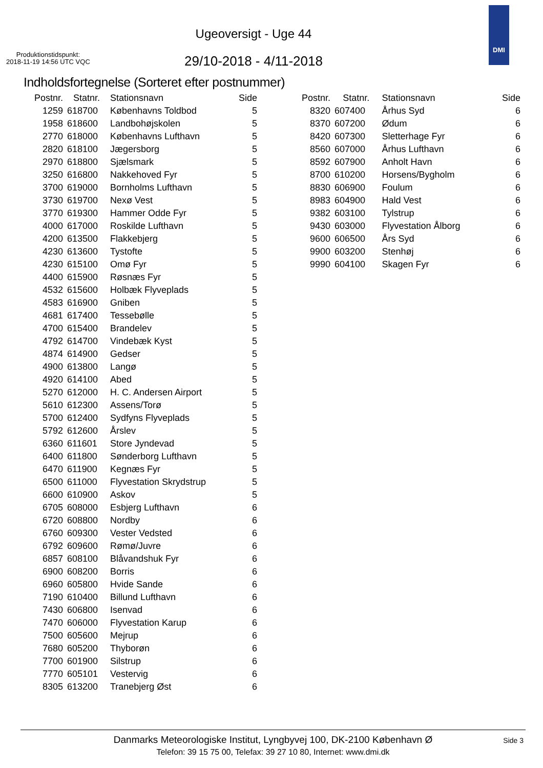Ugeoversigt - Uge 44
Produktionstidspunkt:
2018-11-19 14:56 UTC VQC
29/10-2018 - 4/11-2018
DMI
Indholdsfortegnelse (Sorteret efter postnummer)
| Postnr. | Statnr. | Stationsnavn | Side |
| --- | --- | --- | --- |
| 1259 | 618700 | Københavns Toldbod | 5 |
| 1958 | 618600 | Landbohøjskolen | 5 |
| 2770 | 618000 | Københavns Lufthavn | 5 |
| 2820 | 618100 | Jægersborg | 5 |
| 2970 | 618800 | Sjælsmark | 5 |
| 3250 | 616800 | Nakkehoved Fyr | 5 |
| 3700 | 619000 | Bornholms Lufthavn | 5 |
| 3730 | 619700 | Nexø Vest | 5 |
| 3770 | 619300 | Hammer Odde Fyr | 5 |
| 4000 | 617000 | Roskilde Lufthavn | 5 |
| 4200 | 613500 | Flakkebjerg | 5 |
| 4230 | 613600 | Tystofte | 5 |
| 4230 | 615100 | Omø Fyr | 5 |
| 4400 | 615900 | Røsnæs Fyr | 5 |
| 4532 | 615600 | Holbæk Flyveplads | 5 |
| 4583 | 616900 | Gniben | 5 |
| 4681 | 617400 | Tessebølle | 5 |
| 4700 | 615400 | Brandelev | 5 |
| 4792 | 614700 | Vindebæk Kyst | 5 |
| 4874 | 614900 | Gedser | 5 |
| 4900 | 613800 | Langø | 5 |
| 4920 | 614100 | Abed | 5 |
| 5270 | 612000 | H. C. Andersen Airport | 5 |
| 5610 | 612300 | Assens/Torø | 5 |
| 5700 | 612400 | Sydfyns Flyveplads | 5 |
| 5792 | 612600 | Årslev | 5 |
| 6360 | 611601 | Store Jyndevad | 5 |
| 6400 | 611800 | Sønderborg Lufthavn | 5 |
| 6470 | 611900 | Kegnæs Fyr | 5 |
| 6500 | 611000 | Flyvestation Skrydstrup | 5 |
| 6600 | 610900 | Askov | 5 |
| 6705 | 608000 | Esbjerg Lufthavn | 6 |
| 6720 | 608800 | Nordby | 6 |
| 6760 | 609300 | Vester Vedsted | 6 |
| 6792 | 609600 | Rømø/Juvre | 6 |
| 6857 | 608100 | Blåvandshuk Fyr | 6 |
| 6900 | 608200 | Borris | 6 |
| 6960 | 605800 | Hvide Sande | 6 |
| 7190 | 610400 | Billund Lufthavn | 6 |
| 7430 | 606800 | Isenvad | 6 |
| 7470 | 606000 | Flyvestation Karup | 6 |
| 7500 | 605600 | Mejrup | 6 |
| 7680 | 605200 | Thyborøn | 6 |
| 7700 | 601900 | Silstrup | 6 |
| 7770 | 605101 | Vestervig | 6 |
| 8305 | 613200 | Tranebjerg Øst | 6 |
| Postnr. | Statnr. | Stationsnavn | Side |
| --- | --- | --- | --- |
| 8320 | 607400 | Århus Syd | 6 |
| 8370 | 607200 | Ødum | 6 |
| 8420 | 607300 | Sletterhage Fyr | 6 |
| 8560 | 607000 | Århus Lufthavn | 6 |
| 8592 | 607900 | Anholt Havn | 6 |
| 8700 | 610200 | Horsens/Bygholm | 6 |
| 8830 | 606900 | Foulum | 6 |
| 8983 | 604900 | Hald Vest | 6 |
| 9382 | 603100 | Tylstrup | 6 |
| 9430 | 603000 | Flyvestation Ålborg | 6 |
| 9600 | 606500 | Års Syd | 6 |
| 9900 | 603200 | Stenhøj | 6 |
| 9990 | 604100 | Skagen Fyr | 6 |
Danmarks Meteorologiske Institut, Lyngbyvej 100, DK-2100 København Ø
Side 3
Telefon: 39 15 75 00, Telefax: 39 27 10 80, Internet: www.dmi.dk